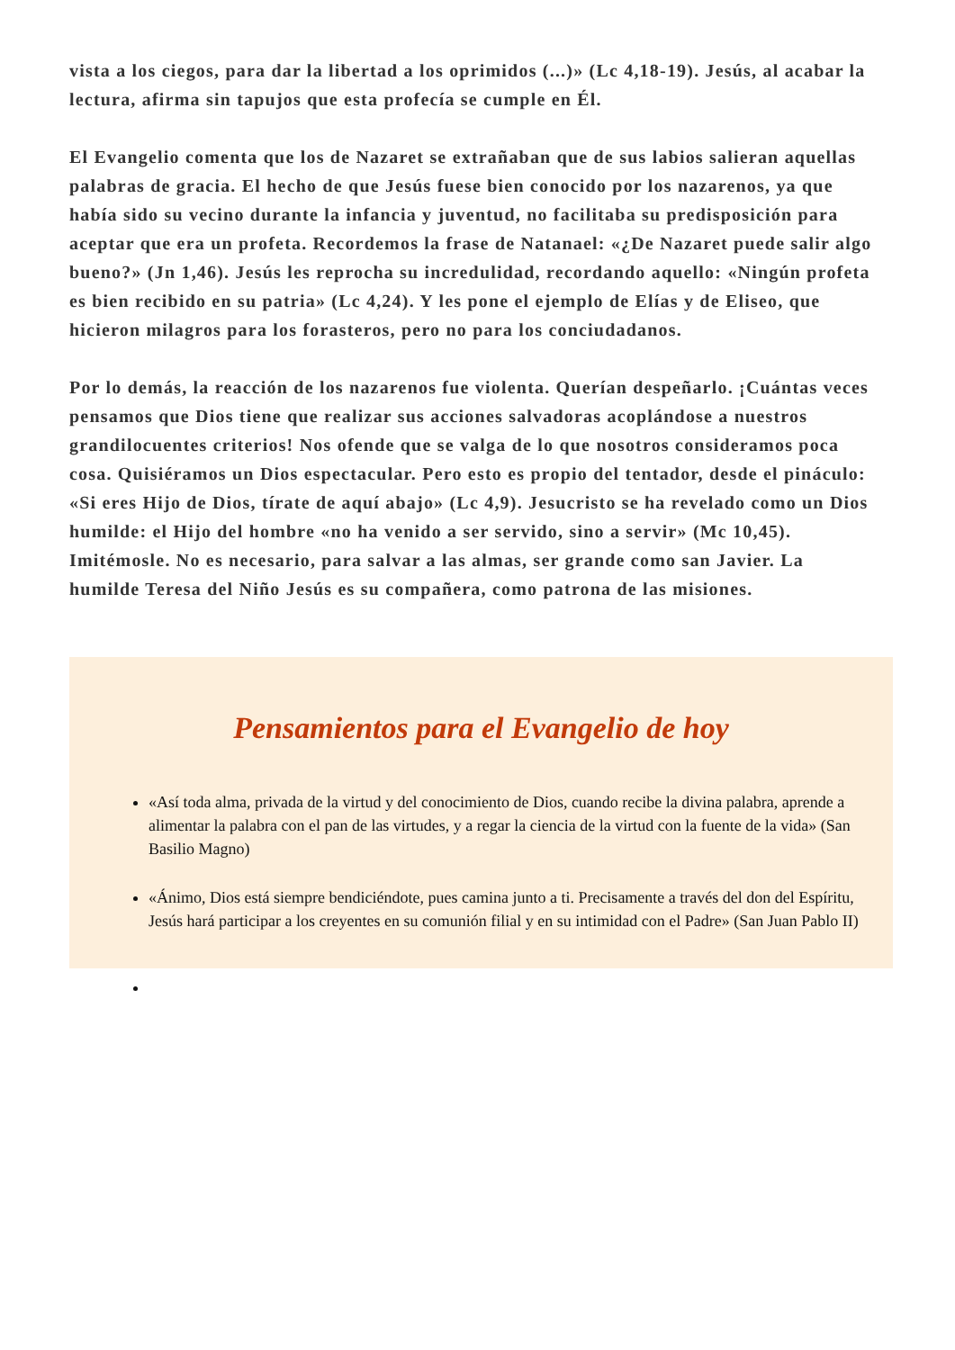vista a los ciegos, para dar la libertad a los oprimidos (...)» (Lc 4,18-19). Jesús, al acabar la lectura, afirma sin tapujos que esta profecía se cumple en Él.
El Evangelio comenta que los de Nazaret se extrañaban que de sus labios salieran aquellas palabras de gracia. El hecho de que Jesús fuese bien conocido por los nazarenos, ya que había sido su vecino durante la infancia y juventud, no facilitaba su predisposición para aceptar que era un profeta. Recordemos la frase de Natanael: «¿De Nazaret puede salir algo bueno?» (Jn 1,46). Jesús les reprocha su incredulidad, recordando aquello: «Ningún profeta es bien recibido en su patria» (Lc 4,24). Y les pone el ejemplo de Elías y de Eliseo, que hicieron milagros para los forasteros, pero no para los conciudadanos.
Por lo demás, la reacción de los nazarenos fue violenta. Querían despeñarlo. ¡Cuántas veces pensamos que Dios tiene que realizar sus acciones salvadoras acoplándose a nuestros grandilocuentes criterios! Nos ofende que se valga de lo que nosotros consideramos poca cosa. Quisiéramos un Dios espectacular. Pero esto es propio del tentador, desde el pináculo: «Si eres Hijo de Dios, tírate de aquí abajo» (Lc 4,9). Jesucristo se ha revelado como un Dios humilde: el Hijo del hombre «no ha venido a ser servido, sino a servir» (Mc 10,45). Imitémosle. No es necesario, para salvar a las almas, ser grande como san Javier. La humilde Teresa del Niño Jesús es su compañera, como patrona de las misiones.
Pensamientos para el Evangelio de hoy
«Así toda alma, privada de la virtud y del conocimiento de Dios, cuando recibe la divina palabra, aprende a alimentar la palabra con el pan de las virtudes, y a regar la ciencia de la virtud con la fuente de la vida» (San Basilio Magno)
«Ánimo, Dios está siempre bendiciéndote, pues camina junto a ti. Precisamente a través del don del Espíritu, Jesús hará participar a los creyentes en su comunión filial y en su intimidad con el Padre» (San Juan Pablo II)